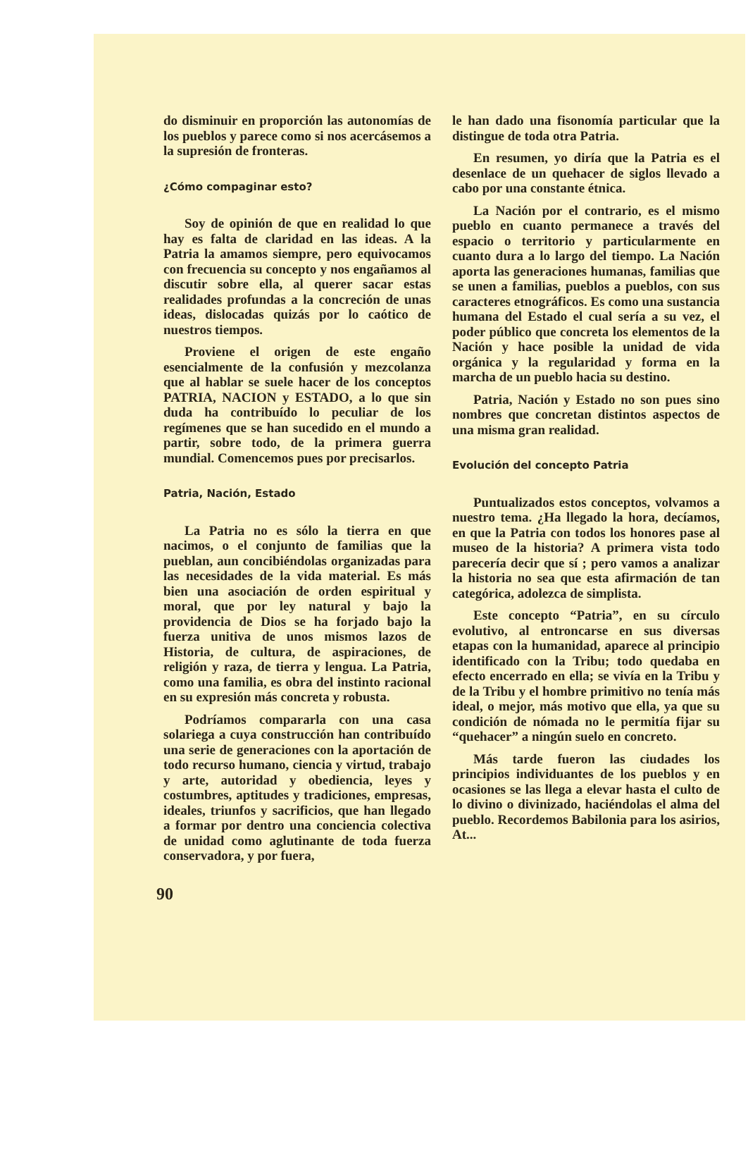do disminuir en proporción las autonomías de los pueblos y parece como si nos acercásemos a la supresión de fronteras.
¿Cómo compaginar esto?
Soy de opinión de que en realidad lo que hay es falta de claridad en las ideas. A la Patria la amamos siempre, pero equivocamos con frecuencia su concepto y nos engañamos al discutir sobre ella, al querer sacar estas realidades profundas a la concreción de unas ideas, dislocadas quizás por lo caótico de nuestros tiempos.
Proviene el origen de este engaño esencialmente de la confusión y mezcolanza que al hablar se suele hacer de los conceptos PATRIA, NACION y ESTADO, a lo que sin duda ha contribuído lo peculiar de los regímenes que se han sucedido en el mundo a partir, sobre todo, de la primera guerra mundial. Comencemos pues por precisarlos.
Patria, Nación, Estado
La Patria no es sólo la tierra en que nacimos, o el conjunto de familias que la pueblan, aun concibiéndolas organizadas para las necesidades de la vida material. Es más bien una asociación de orden espiritual y moral, que por ley natural y bajo la providencia de Dios se ha forjado bajo la fuerza unitiva de unos mismos lazos de Historia, de cultura, de aspiraciones, de religión y raza, de tierra y lengua. La Patria, como una familia, es obra del instinto racional en su expresión más concreta y robusta.
Podríamos compararla con una casa solariega a cuya construcción han contribuído una serie de generaciones con la aportación de todo recurso humano, ciencia y virtud, trabajo y arte, autoridad y obediencia, leyes y costumbres, aptitudes y tradiciones, empresas, ideales, triunfos y sacrificios, que han llegado a formar por dentro una conciencia colectiva de unidad como aglutinante de toda fuerza conservadora, y por fuera,
le han dado una fisonomía particular que la distingue de toda otra Patria.
En resumen, yo diría que la Patria es el desenlace de un quehacer de siglos llevado a cabo por una constante étnica.
La Nación por el contrario, es el mismo pueblo en cuanto permanece a través del espacio o territorio y particularmente en cuanto dura a lo largo del tiempo. La Nación aporta las generaciones humanas, familias que se unen a familias, pueblos a pueblos, con sus caracteres etnográficos. Es como una sustancia humana del Estado el cual sería a su vez, el poder público que concreta los elementos de la Nación y hace posible la unidad de vida orgánica y la regularidad y forma en la marcha de un pueblo hacia su destino.
Patria, Nación y Estado no son pues sino nombres que concretan distintos aspectos de una misma gran realidad.
Evolución del concepto Patria
Puntualizados estos conceptos, volvamos a nuestro tema. ¿Ha llegado la hora, decíamos, en que la Patria con todos los honores pase al museo de la historia? A primera vista todo parecería decir que sí ; pero vamos a analizar la historia no sea que esta afirmación de tan categórica, adolezca de simplista.
Este concepto “Patria”, en su círculo evolutivo, al entroncarse en sus diversas etapas con la humanidad, aparece al principio identificado con la Tribu; todo quedaba en efecto encerrado en ella; se vivía en la Tribu y de la Tribu y el hombre primitivo no tenía más ideal, o mejor, más motivo que ella, ya que su condición de nómada no le permitía fijar su “quehacer” a ningún suelo en concreto.
Más tarde fueron las ciudades los principios individuantes de los pueblos y en ocasiones se las llega a elevar hasta el culto de lo divino o divinizado, haciéndolas el alma del pueblo. Recordemos Babilonia para los asirios, At...
90